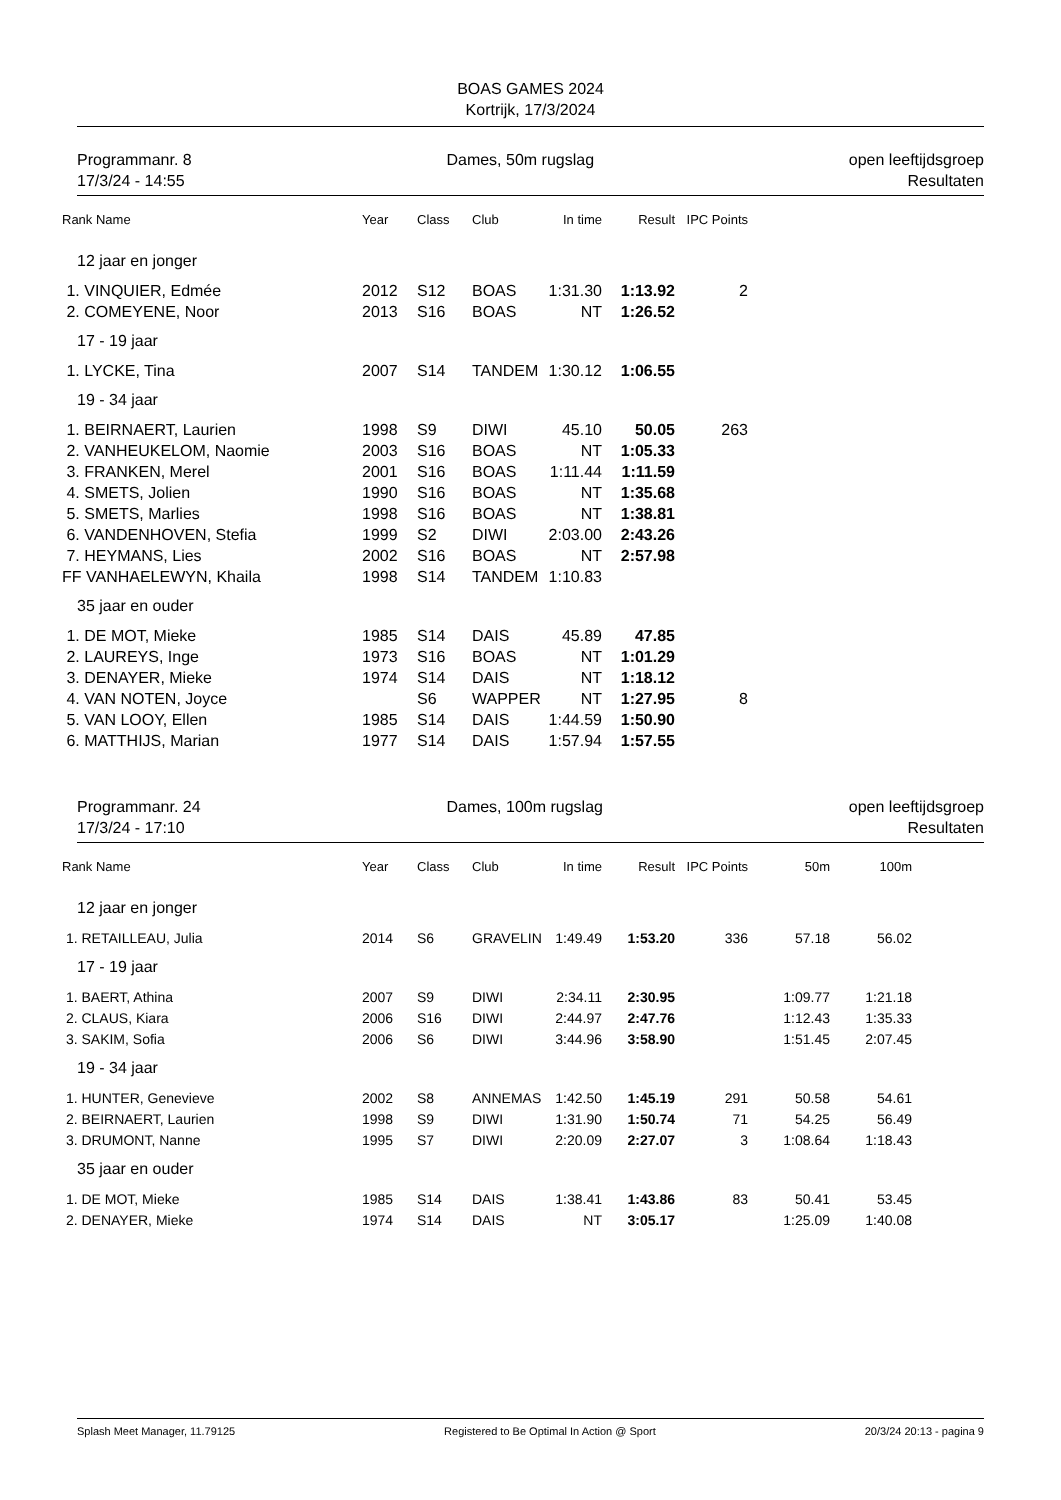BOAS GAMES 2024
Kortrijk, 17/3/2024
Programmanr. 8
17/3/24 - 14:55
Dames, 50m rugslag open leeftijdsgroep
Resultaten
| Rank Name | Year | Class | Club | In time | Result | IPC Points |
| --- | --- | --- | --- | --- | --- | --- |
| 12 jaar en jonger | | | | | | |
| 1. VINQUIER, Edmée | 2012 | S12 | BOAS | 1:31.30 | 1:13.92 | 2 |
| 2. COMEYENE, Noor | 2013 | S16 | BOAS | NT | 1:26.52 | |
| 17 - 19 jaar | | | | | | |
| 1. LYCKE, Tina | 2007 | S14 | TANDEM | 1:30.12 | 1:06.55 | |
| 19 - 34 jaar | | | | | | |
| 1. BEIRNAERT, Laurien | 1998 | S9 | DIWI | 45.10 | 50.05 | 263 |
| 2. VANHEUKELOM, Naomie | 2003 | S16 | BOAS | NT | 1:05.33 | |
| 3. FRANKEN, Merel | 2001 | S16 | BOAS | 1:11.44 | 1:11.59 | |
| 4. SMETS, Jolien | 1990 | S16 | BOAS | NT | 1:35.68 | |
| 5. SMETS, Marlies | 1998 | S16 | BOAS | NT | 1:38.81 | |
| 6. VANDENHOVEN, Stefia | 1999 | S2 | DIWI | 2:03.00 | 2:43.26 | |
| 7. HEYMANS, Lies | 2002 | S16 | BOAS | NT | 2:57.98 | |
| FF VANHAELEWYN, Khaila | 1998 | S14 | TANDEM | 1:10.83 | | |
| 35 jaar en ouder | | | | | | |
| 1. DE MOT, Mieke | 1985 | S14 | DAIS | 45.89 | 47.85 | |
| 2. LAUREYS, Inge | 1973 | S16 | BOAS | NT | 1:01.29 | |
| 3. DENAYER, Mieke | 1974 | S14 | DAIS | NT | 1:18.12 | |
| 4. VAN NOTEN, Joyce | | S6 | WAPPER | NT | 1:27.95 | 8 |
| 5. VAN LOOY, Ellen | 1985 | S14 | DAIS | 1:44.59 | 1:50.90 | |
| 6. MATTHIJS, Marian | 1977 | S14 | DAIS | 1:57.94 | 1:57.55 | |
Programmanr. 24
17/3/24 - 17:10
Dames, 100m rugslag open leeftijdsgroep
Resultaten
| Rank Name | Year | Class | Club | In time | Result | IPC Points | 50m | 100m |
| --- | --- | --- | --- | --- | --- | --- | --- | --- |
| 12 jaar en jonger | | | | | | | | |
| 1. RETAILLEAU, Julia | 2014 | S6 | GRAVELIN | 1:49.49 | 1:53.20 | 336 | 57.18 | 56.02 |
| 17 - 19 jaar | | | | | | | | |
| 1. BAERT, Athina | 2007 | S9 | DIWI | 2:34.11 | 2:30.95 | | 1:09.77 | 1:21.18 |
| 2. CLAUS, Kiara | 2006 | S16 | DIWI | 2:44.97 | 2:47.76 | | 1:12.43 | 1:35.33 |
| 3. SAKIM, Sofia | 2006 | S6 | DIWI | 3:44.96 | 3:58.90 | | 1:51.45 | 2:07.45 |
| 19 - 34 jaar | | | | | | | | |
| 1. HUNTER, Genevieve | 2002 | S8 | ANNEMAS | 1:42.50 | 1:45.19 | 291 | 50.58 | 54.61 |
| 2. BEIRNAERT, Laurien | 1998 | S9 | DIWI | 1:31.90 | 1:50.74 | 71 | 54.25 | 56.49 |
| 3. DRUMONT, Nanne | 1995 | S7 | DIWI | 2:20.09 | 2:27.07 | 3 | 1:08.64 | 1:18.43 |
| 35 jaar en ouder | | | | | | | | |
| 1. DE MOT, Mieke | 1985 | S14 | DAIS | 1:38.41 | 1:43.86 | 83 | 50.41 | 53.45 |
| 2. DENAYER, Mieke | 1974 | S14 | DAIS | NT | 3:05.17 | | 1:25.09 | 1:40.08 |
Splash Meet Manager, 11.79125 Registered to Be Optimal In Action @ Sport 20/3/24 20:13 - pagina 9